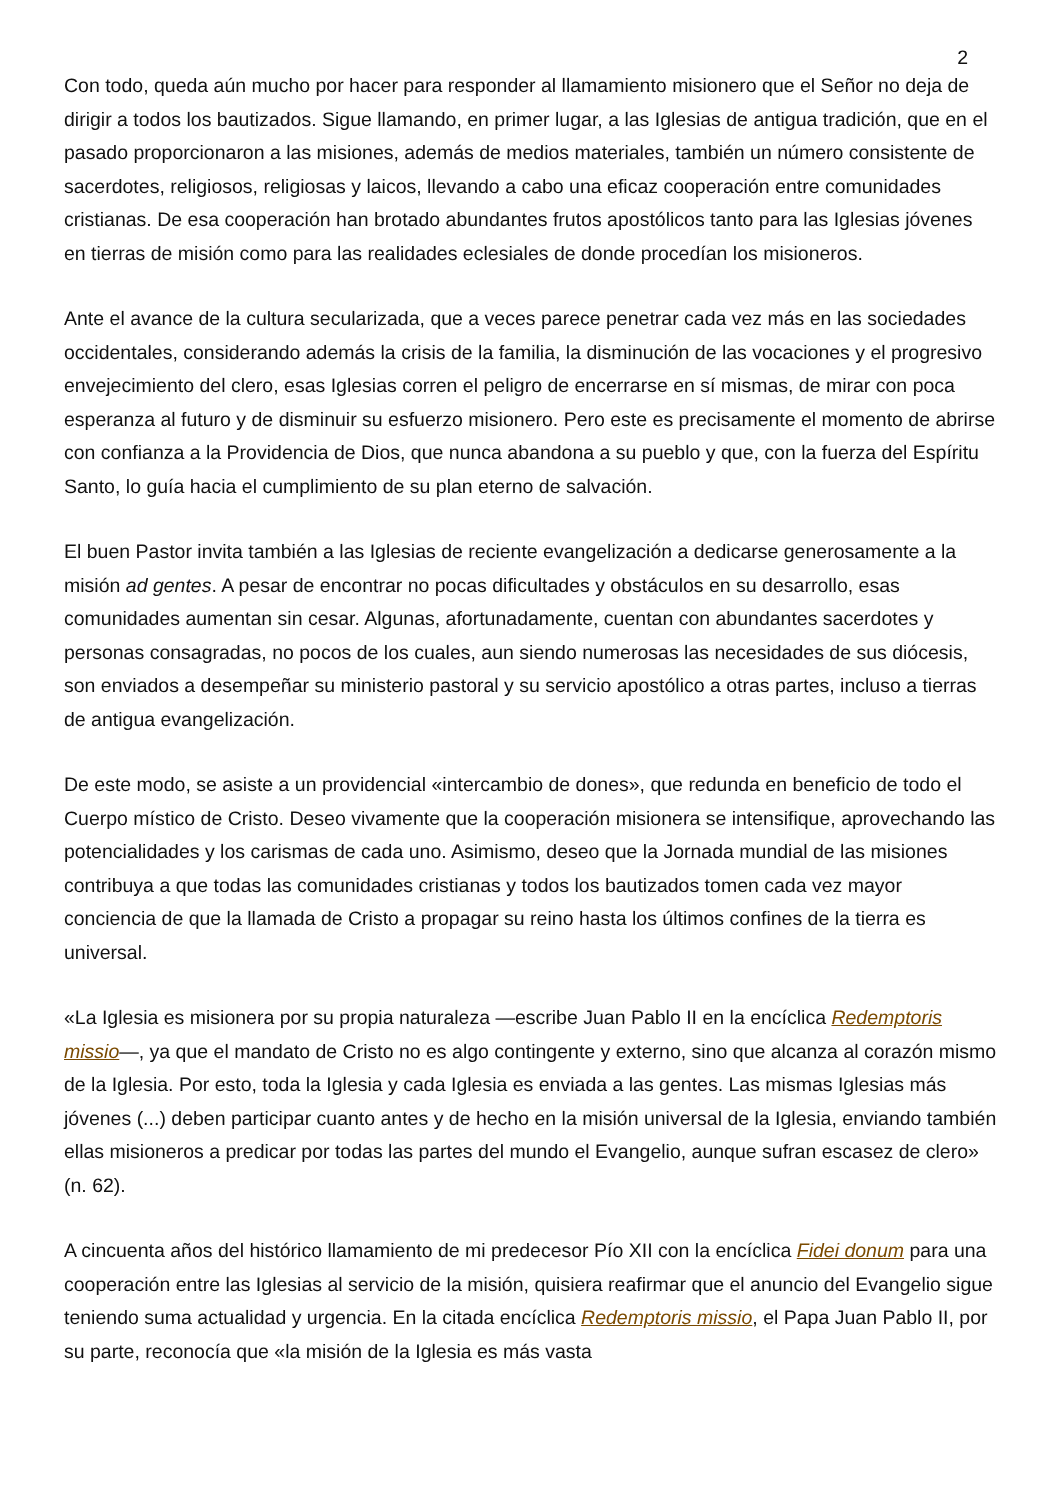2
Con todo, queda aún mucho por hacer para responder al llamamiento misionero que el Señor no deja de dirigir a todos los bautizados. Sigue llamando, en primer lugar, a las Iglesias de antigua tradición, que en el pasado proporcionaron a las misiones, además de medios materiales, también un número consistente de sacerdotes, religiosos, religiosas y laicos, llevando a cabo una eficaz cooperación entre comunidades cristianas. De esa cooperación han brotado abundantes frutos apostólicos tanto para las Iglesias jóvenes en tierras de misión como para las realidades eclesiales de donde procedían los misioneros.
Ante el avance de la cultura secularizada, que a veces parece penetrar cada vez más en las sociedades occidentales, considerando además la crisis de la familia, la disminución de las vocaciones y el progresivo envejecimiento del clero, esas Iglesias corren el peligro de encerrarse en sí mismas, de mirar con poca esperanza al futuro y de disminuir su esfuerzo misionero. Pero este es precisamente el momento de abrirse con confianza a la Providencia de Dios, que nunca abandona a su pueblo y que, con la fuerza del Espíritu Santo, lo guía hacia el cumplimiento de su plan eterno de salvación.
El buen Pastor invita también a las Iglesias de reciente evangelización a dedicarse generosamente a la misión ad gentes. A pesar de encontrar no pocas dificultades y obstáculos en su desarrollo, esas comunidades aumentan sin cesar. Algunas, afortunadamente, cuentan con abundantes sacerdotes y personas consagradas, no pocos de los cuales, aun siendo numerosas las necesidades de sus diócesis, son enviados a desempeñar su ministerio pastoral y su servicio apostólico a otras partes, incluso a tierras de antigua evangelización.
De este modo, se asiste a un providencial «intercambio de dones», que redunda en beneficio de todo el Cuerpo místico de Cristo. Deseo vivamente que la cooperación misionera se intensifique, aprovechando las potencialidades y los carismas de cada uno. Asimismo, deseo que la Jornada mundial de las misiones contribuya a que todas las comunidades cristianas y todos los bautizados tomen cada vez mayor conciencia de que la llamada de Cristo a propagar su reino hasta los últimos confines de la tierra es universal.
«La Iglesia es misionera por su propia naturaleza —escribe Juan Pablo II en la encíclica Redemptoris missio—, ya que el mandato de Cristo no es algo contingente y externo, sino que alcanza al corazón mismo de la Iglesia. Por esto, toda la Iglesia y cada Iglesia es enviada a las gentes. Las mismas Iglesias más jóvenes (...) deben participar cuanto antes y de hecho en la misión universal de la Iglesia, enviando también ellas misioneros a predicar por todas las partes del mundo el Evangelio, aunque sufran escasez de clero» (n. 62).
A cincuenta años del histórico llamamiento de mi predecesor Pío XII con la encíclica Fidei donum para una cooperación entre las Iglesias al servicio de la misión, quisiera reafirmar que el anuncio del Evangelio sigue teniendo suma actualidad y urgencia. En la citada encíclica Redemptoris missio, el Papa Juan Pablo II, por su parte, reconocía que «la misión de la Iglesia es más vasta